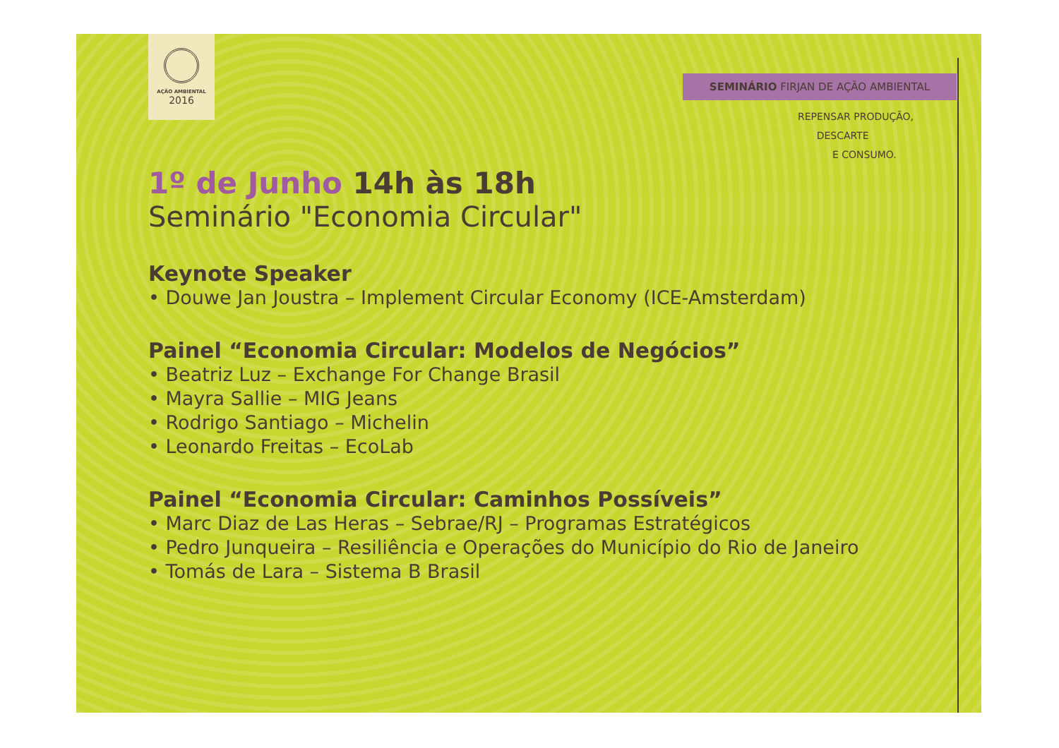AÇÃO AMBIENTAL
2016
SEMINÁRIO FIRJAN DE AÇÃO AMBIENTAL
REPENSAR PRODUÇÃO,
DESCARTE
E CONSUMO.
1º de Junho 14h às 18h
Seminário "Economia Circular"
Keynote Speaker
• Douwe Jan Joustra – Implement Circular Economy (ICE-Amsterdam)
Painel “Economia Circular: Modelos de Negócios”
• Beatriz Luz – Exchange For Change Brasil
• Mayra Sallie – MIG Jeans
• Rodrigo Santiago – Michelin
• Leonardo Freitas – EcoLab
Painel “Economia Circular: Caminhos Possíveis”
• Marc Diaz de Las Heras – Sebrae/RJ – Programas Estratégicos
• Pedro Junqueira – Resiliência e Operações do Município do Rio de Janeiro
• Tomás de Lara – Sistema B Brasil